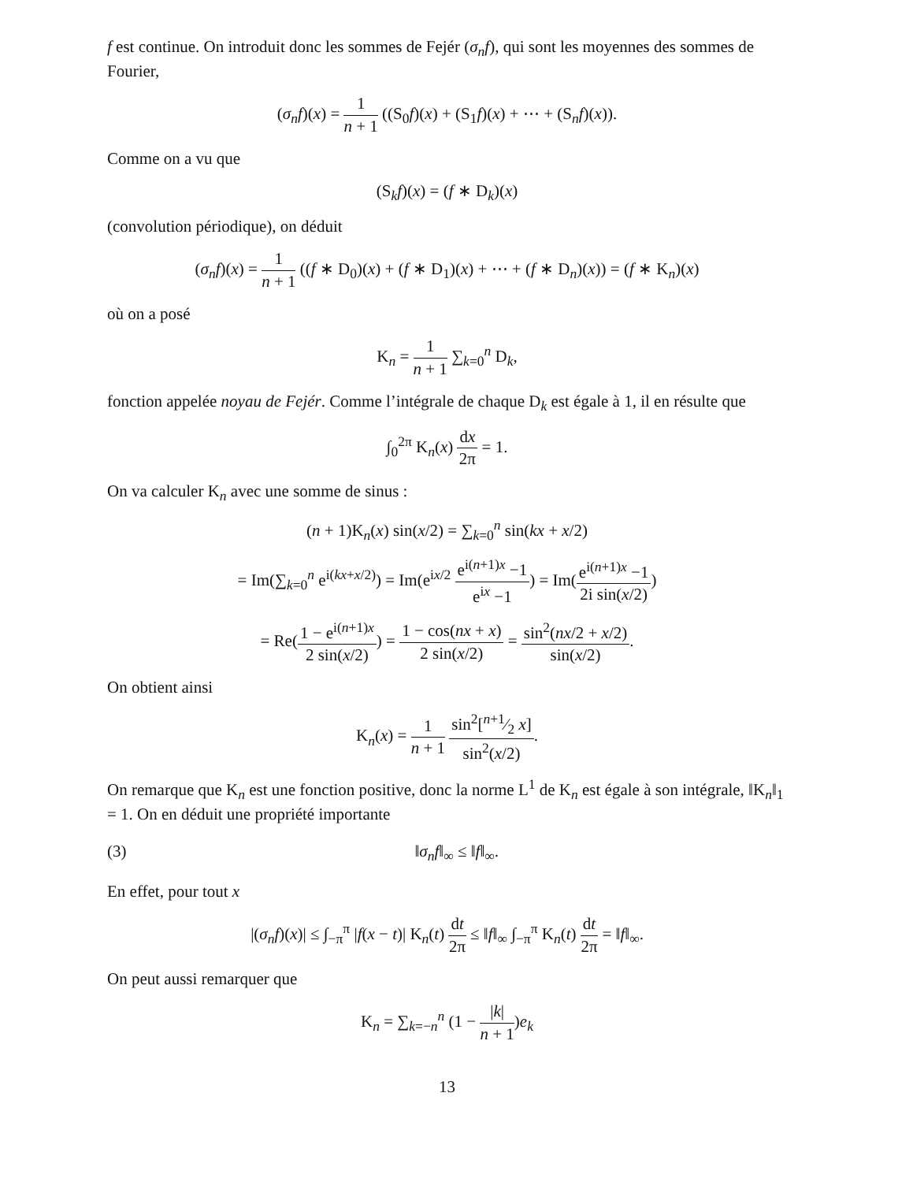f est continue. On introduit donc les sommes de Fejér (σ<sub>n</sub>f), qui sont les moyennes des sommes de Fourier,
(σ<sub>n</sub>f)(x) = 1 n + 1 ((S<sub>0</sub>f)(x) + (S<sub>1</sub>f)(x) + ⋯ + (S<sub>n</sub>f)(x)).
Comme on a vu que
(S<sub>k</sub>f)(x) = (f ∗ D<sub>k</sub>)(x)
(convolution périodique), on déduit
(σ<sub>n</sub>f)(x) = 1 n + 1 ((f ∗ D<sub>0</sub>)(x) + (f ∗ D<sub>1</sub>)(x) + ⋯ + (f ∗ D<sub>n</sub>)(x)) = (f ∗ K<sub>n</sub>)(x)
où on a posé
K<sub>n</sub> = 1 n + 1 ∑<sub>k=0</sub><sup>n</sup> D<sub>k</sub>,
fonction appelée noyau de Fejér. Comme l’intégrale de chaque D<sub>k</sub> est égale à 1, il en résulte que
∫<sub>0</sub><sup>2π</sup> K<sub>n</sub>(x) dx 2π = 1.
On va calculer K<sub>n</sub> avec une somme de sinus :
(n + 1)K<sub>n</sub>(x) sin(x/2) = ∑<sub>k=0</sub><sup>n</sup> sin(kx + x/2)
= Im(∑<sub>k=0</sub><sup>n</sup> e<sup>i(kx+x/2)</sup>) = Im(e<sup>ix/2</sup> e<sup>i(n+1)x</sup> −1 e<sup>ix</sup> −1) = Im(e<sup>i(n+1)x</sup> −1 2i sin(x/2))
= Re(1 − e<sup>i(n+1)x</sup> 2 sin(x/2)) = 1 − cos(nx + x) 2 sin(x/2) = sin<sup>2</sup>(nx/2 + x/2) sin(x/2).
On obtient ainsi
K<sub>n</sub>(x) = 1 n + 1 sin<sup>2</sup>[n+1⁄2 x] sin<sup>2</sup>(x/2).
On remarque que K<sub>n</sub> est une fonction positive, donc la norme L<sup>1</sup> de K<sub>n</sub> est égale à son intégrale, ‖K<sub>n</sub>‖<sub>1</sub> = 1. On en déduit une propriété importante
(3) ‖σ<sub>n</sub>f‖<sub>∞</sub> ≤ ‖f‖<sub>∞</sub>.
En effet, pour tout x
|(σ<sub>n</sub>f)(x)| ≤ ∫<sub>−π</sub><sup>π</sup> |f(x − t)| K<sub>n</sub>(t) dt 2π ≤ ‖f‖<sub>∞</sub> ∫<sub>−π</sub><sup>π</sup> K<sub>n</sub>(t) dt 2π = ‖f‖<sub>∞</sub>.
On peut aussi remarquer que
K<sub>n</sub> = ∑<sub>k=−n</sub><sup>n</sup> (1 − |k| n + 1)e<sub>k</sub>
13